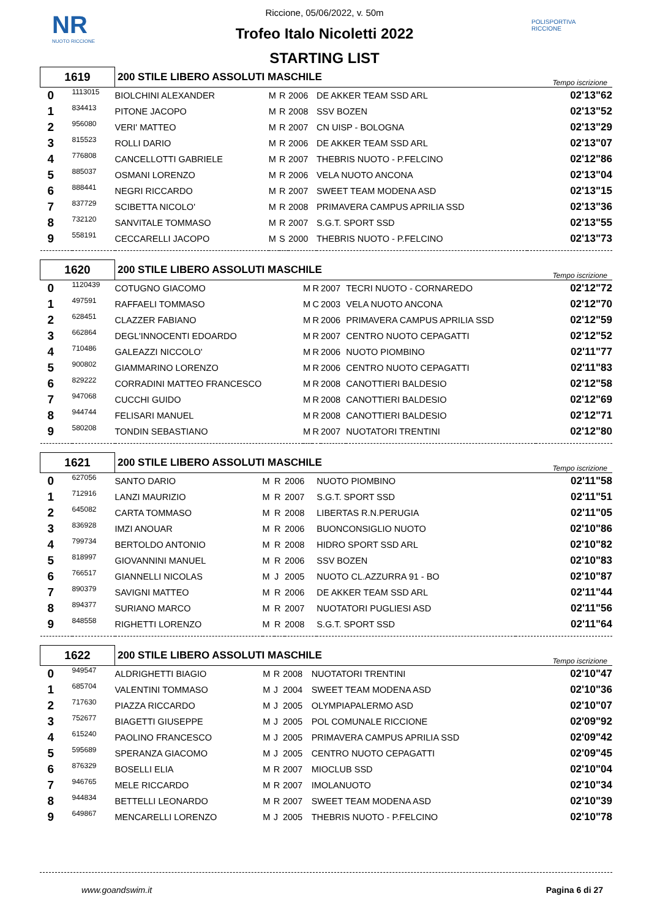NR
NUOTO RICCIONE
POLISPORTIVA RICCIONE
Riccione, 05/06/2022, v. 50m
Trofeo Italo Nicoletti 2022
STARTING LIST
| 1619 | | 200 STILE LIBERO ASSOLUTI MASCHILE | | | | | Tempo iscrizione |
| 0 | 1113015 | BIOLCHINI ALEXANDER | M | R | 2006 | DE AKKER TEAM SSD ARL | 02'13"62 |
| 1 | 834413 | PITONE JACOPO | M | R | 2008 | SSV BOZEN | 02'13"52 |
| 2 | 956080 | VERI' MATTEO | M | R | 2007 | CN UISP - BOLOGNA | 02'13"29 |
| 3 | 815523 | ROLLI DARIO | M | R | 2006 | DE AKKER TEAM SSD ARL | 02'13"07 |
| 4 | 776808 | CANCELLOTTI GABRIELE | M | R | 2007 | THEBRIS NUOTO - P.FELCINO | 02'12"86 |
| 5 | 885037 | OSMANI LORENZO | M | R | 2006 | VELA NUOTO ANCONA | 02'13"04 |
| 6 | 888441 | NEGRI RICCARDO | M | R | 2007 | SWEET TEAM MODENA ASD | 02'13"15 |
| 7 | 837729 | SCIBETTA NICOLO' | M | R | 2008 | PRIMAVERA CAMPUS APRILIA SSD | 02'13"36 |
| 8 | 732120 | SANVITALE TOMMASO | M | R | 2007 | S.G.T. SPORT SSD | 02'13"55 |
| 9 | 558191 | CECCARELLI JACOPO | M | S | 2000 | THEBRIS NUOTO - P.FELCINO | 02'13"73 |
| 1620 | | 200 STILE LIBERO ASSOLUTI MASCHILE | | | | | Tempo iscrizione |
| 0 | 1120439 | COTUGNO GIACOMO | M | R | 2007 | TECRI NUOTO - CORNAREDO | 02'12"72 |
| 1 | 497591 | RAFFAELI TOMMASO | M | C | 2003 | VELA NUOTO ANCONA | 02'12"70 |
| 2 | 628451 | CLAZZER FABIANO | M | R | 2006 | PRIMAVERA CAMPUS APRILIA SSD | 02'12"59 |
| 3 | 662864 | DEGL'INNOCENTI EDOARDO | M | R | 2007 | CENTRO NUOTO CEPAGATTI | 02'12"52 |
| 4 | 710486 | GALEAZZI NICCOLO' | M | R | 2006 | NUOTO PIOMBINO | 02'11"77 |
| 5 | 900802 | GIAMMARINO LORENZO | M | R | 2006 | CENTRO NUOTO CEPAGATTI | 02'11"83 |
| 6 | 829222 | CORRADINI MATTEO FRANCESCO | M | R | 2008 | CANOTTIERI BALDESIO | 02'12"58 |
| 7 | 947068 | CUCCHI GUIDO | M | R | 2008 | CANOTTIERI BALDESIO | 02'12"69 |
| 8 | 944744 | FELISARI MANUEL | M | R | 2008 | CANOTTIERI BALDESIO | 02'12"71 |
| 9 | 580208 | TONDIN SEBASTIANO | M | R | 2007 | NUOTATORI TRENTINI | 02'12"80 |
| 1621 | | 200 STILE LIBERO ASSOLUTI MASCHILE | | | | | Tempo iscrizione |
| 0 | 627056 | SANTO DARIO | M | R | 2006 | NUOTO PIOMBINO | 02'11"58 |
| 1 | 712916 | LANZI MAURIZIO | M | R | 2007 | S.G.T. SPORT SSD | 02'11"51 |
| 2 | 645082 | CARTA TOMMASO | M | R | 2008 | LIBERTAS R.N.PERUGIA | 02'11"05 |
| 3 | 836928 | IMZI ANOUAR | M | R | 2006 | BUONCONSIGLIO NUOTO | 02'10"86 |
| 4 | 799734 | BERTOLDO ANTONIO | M | R | 2008 | HIDRO SPORT SSD ARL | 02'10"82 |
| 5 | 818997 | GIOVANNINI MANUEL | M | R | 2006 | SSV BOZEN | 02'10"83 |
| 6 | 766517 | GIANNELLI NICOLAS | M | J | 2005 | NUOTO CL.AZZURRA 91 - BO | 02'10"87 |
| 7 | 890379 | SAVIGNI MATTEO | M | R | 2006 | DE AKKER TEAM SSD ARL | 02'11"44 |
| 8 | 894377 | SURIANO MARCO | M | R | 2007 | NUOTATORI PUGLIESI ASD | 02'11"56 |
| 9 | 848558 | RIGHETTI LORENZO | M | R | 2008 | S.G.T. SPORT SSD | 02'11"64 |
| 1622 | | 200 STILE LIBERO ASSOLUTI MASCHILE | | | | | Tempo iscrizione |
| 0 | 949547 | ALDRIGHETTI BIAGIO | M | R | 2008 | NUOTATORI TRENTINI | 02'10"47 |
| 1 | 685704 | VALENTINI TOMMASO | M | J | 2004 | SWEET TEAM MODENA ASD | 02'10"36 |
| 2 | 717630 | PIAZZA RICCARDO | M | J | 2005 | OLYMPIAPALERMO ASD | 02'10"07 |
| 3 | 752677 | BIAGETTI GIUSEPPE | M | J | 2005 | POL COMUNALE RICCIONE | 02'09"92 |
| 4 | 615240 | PAOLINO FRANCESCO | M | J | 2005 | PRIMAVERA CAMPUS APRILIA SSD | 02'09"42 |
| 5 | 595689 | SPERANZA GIACOMO | M | J | 2005 | CENTRO NUOTO CEPAGATTI | 02'09"45 |
| 6 | 876329 | BOSELLI ELIA | M | R | 2007 | MIOCLUB SSD | 02'10"04 |
| 7 | 946765 | MELE RICCARDO | M | R | 2007 | IMOLANUOTO | 02'10"34 |
| 8 | 944834 | BETTELLI LEONARDO | M | R | 2007 | SWEET TEAM MODENA ASD | 02'10"39 |
| 9 | 649867 | MENCARELLI LORENZO | M | J | 2005 | THEBRIS NUOTO - P.FELCINO | 02'10"78 |
www.goandswim.it Pagina 6 di 27